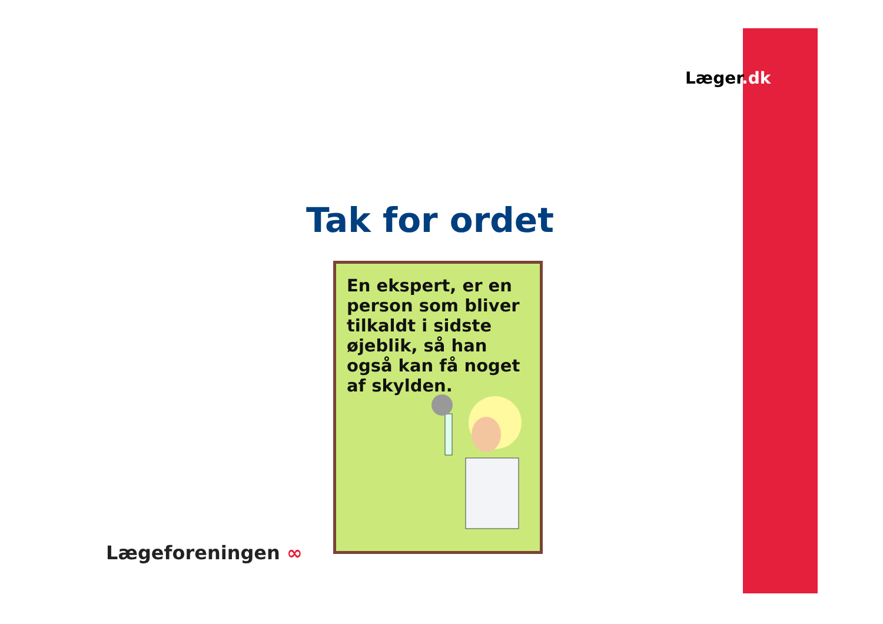Læger.dk
Tak for ordet
En ekspert, er en person som bliver tilkaldt i sidste øjeblik, så han også kan få noget af skylden.
Lægeforeningen ∞